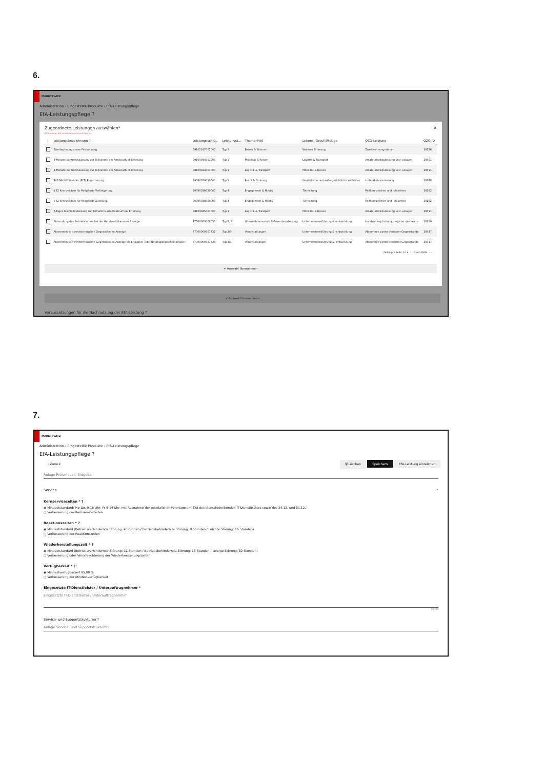6.
MARKTPLATZ
Administration › Eingestellte Produkte › EfA-Leistungspflege
EfA-Leistungspflege ?
Zugeordnete Leistungen auswählen* ✕
Bitte ordnen Sie mindestens eine Leistung zu.
| ⋮ | Leistungsbezeichnung ↑ | Leistungsschlü... | Leistungst... | Themenfeld | Lebens-/Geschäftslage | OZG-Leistung | OZG-ID |
| --- | --- | --- | --- | --- | --- | --- | --- |
| | Zweitwohnungsteuer Festsetzung | 99102017002000 | Typ 5 | Bauen & Wohnen | Wohnen & Umzug | Zweitwohnungssteuer | 10126 |
| | 3-Monats-Kurzzeitzulassung zur Teilnahme am Amateurfunk Erteilung | 99109044001000 | Typ 1 | Mobilität & Reisen | Logistik & Transport | Amateurfunkzulassung und -anlagen | 10651 |
| | 3-Monats-Kurzzeitzulassung zur Teilnahme am Amateurfunk Erteilung | 99109044001000 | Typ 1 | Logistik & Transport | Mobilität & Reisen | Amateurfunkzulassung und -anlagen | 10651 |
| | 406 MHz-Notsender (ELT) Registrierung | 99080059019000 | Typ 1 | Recht & Ordnung | Gerichtliche und außergerichtliche Verfahren | Luftverkehrszulassung | 10678 |
| | § 62 Kennzeichen für Reitpferde Verlängerung | 99090018020000 | Typ 4 | Engagement & Hobby | Tierhaltung | Reitkennzeichen und -plaketten | 10162 |
| | § 62 Kennzeichen für Reitpferde Zuteilung | 99090018069000 | Typ 4 | Engagement & Hobby | Tierhaltung | Reitkennzeichen und -plaketten | 10162 |
| | 7-Tages-Kurzzeitzulassung zur Teilnahme am Amateurfunk Erteilung | 99109045001000 | Typ 1 | Logistik & Transport | Mobilität & Reisen | Amateurfunkzulassung und -anlagen | 10651 |
| | Abberufung des Betriebsleiters bei der Handwerkskammer Anzeige | 77000000008056 | Typ 2, 3 | Unternehmensstart & Gewerbezulassung | Unternehmensführung & -entwicklung | Handwerksgründung, -register und -karte | 10289 |
| | Abbrennen von pyrotechnischen Gegenständen Anzeige | 77000000007722 | Typ 2/3 | Veranstaltungen | Unternehmensführung & -entwicklung | Abbrennen pyrotechnischer Gegenstände | 10347 |
| | Abbrennen von pyrotechnischen Gegenständen Anzeige als Erlaubnis- oder Befähigungsscheininhaber | 77000000007723 | Typ 2/3 | Veranstaltungen | Unternehmensführung & -entwicklung | Abbrennen pyrotechnischer Gegenstände | 10347 |
Zeilen pro Seite: 10 ▾ 1-10 von 8905 ‹ ›
✔ Auswahl übernehmen
✔ Auswahl übernehmen
Voraussetzungen für die Nachnutzung der EfA-Leistung ?
7.
MARKTPLATZ
Administration › Eingestellte Produkte › EfA-Leistungspflege
EfA-Leistungspflege ?
‹ Zurück 🗑 Löschen Speichern EfA-Leistung einreichen
Anlage Preismodell, Entgelte
Service ^
Kernservicezeiten * ?
◉ Mindeststandard: Mo-Do, 9-16 Uhr, Fr 9-14 Uhr, mit Ausnahme der gesetzlichen Feiertage am Sitz des dienstbetreibenden IT-Dienstleisters sowie des 24.12. und 31.12.
○ Verbesserung der Kernservicezeiten
Reaktionszeiten * ?
◉ Mindeststandard (Betriebsverhindernde Störung: 4 Stunden / Betriebsbehindernde Störung: 8 Stunden / Leichte Störung: 16 Stunden)
○ Verbesserung der Reaktionszeiten
Wiederherstellungszeit * ?
◉ Mindeststandard (Betriebsverhindernde Störung: 12 Stunden / Betriebsbehindernde Störung: 16 Stunden / Leichte Störung: 32 Stunden)
○ Verbesserung oder Verschlechterung der Wiederherstellungszeiten
Verfügbarkeit * ?
◉ Mindestverfügbarkeit 95,00 %
○ Verbesserung der Mindestverfügbarkeit
Eingesetzte IT-Dienstleister / Unterauftragnehmer *
Eingesetzte IT-Dienstleister / Unterauftragnehmer
0 / 250
Service- und Supportstrukturen ?
Anlage Service- und Supportstrukturen